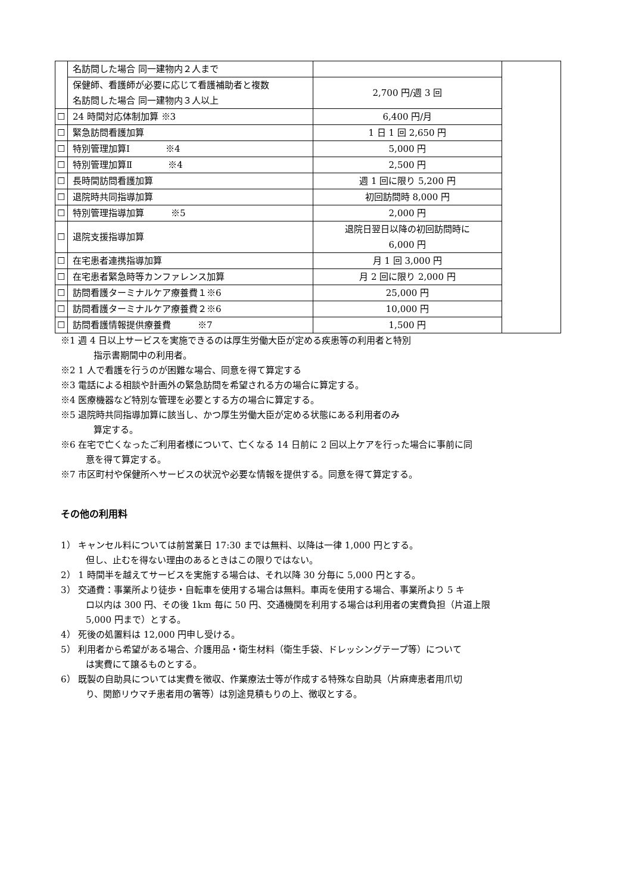| | 名訪問した場合 同一建物内２人まで | | |
| | 保健師、看護師が必要に応じて看護補助者と複数 名訪問した場合 同一建物内３人以上 | 2,700 円/週 3 回 | |
| ☐ | 24 時間対応体制加算 ※3 | 6,400 円/月 | |
| ☐ | 緊急訪問看護加算 | 1 日 1 回 2,650 円 | |
| ☐ | 特別管理加算Ⅰ ※4 | 5,000 円 | |
| ☐ | 特別管理加算Ⅱ ※4 | 2,500 円 | |
| ☐ | 長時間訪問看護加算 | 週 1 回に限り 5,200 円 | |
| ☐ | 退院時共同指導加算 | 初回訪問時 8,000 円 | |
| ☐ | 特別管理指導加算 ※5 | 2,000 円 | |
| ☐ | 退院支援指導加算 | 退院日翌日以降の初回訪問時に 6,000 円 | |
| ☐ | 在宅患者連携指導加算 | 月 1 回 3,000 円 | |
| ☐ | 在宅患者緊急時等カンファレンス加算 | 月 2 回に限り 2,000 円 | |
| ☐ | 訪問看護ターミナルケア療養費１※6 | 25,000 円 | |
| ☐ | 訪問看護ターミナルケア療養費２※6 | 10,000 円 | |
| ☐ | 訪問看護情報提供療養費 ※7 | 1,500 円 | |
※1 週 4 日以上サービスを実施できるのは厚生労働大臣が定める疾患等の利用者と特別
指示書期間中の利用者。
※2 1 人で看護を行うのが困難な場合、同意を得て算定する
※3 電話による相談や計画外の緊急訪問を希望される方の場合に算定する。
※4 医療機器など特別な管理を必要とする方の場合に算定する。
※5 退院時共同指導加算に該当し、かつ厚生労働大臣が定める状態にある利用者のみ
算定する。
※6 在宅で亡くなったご利用者様について、亡くなる 14 日前に 2 回以上ケアを行った場合に事前に同
意を得て算定する。
※7 市区町村や保健所へサービスの状況や必要な情報を提供する。同意を得て算定する。
その他の利用料
1） キャンセル料については前営業日 17:30 までは無料、以降は一律 1,000 円とする。
但し、止むを得ない理由のあるときはこの限りではない。
2） 1 時間半を越えてサービスを実施する場合は、それ以降 30 分毎に 5,000 円とする。
3） 交通費：事業所より徒歩・自転車を使用する場合は無料。車両を使用する場合、事業所より 5 キ
ロ以内は 300 円、その後 1km 毎に 50 円、交通機関を利用する場合は利用者の実費負担（片道上限
5,000 円まで）とする。
4） 死後の処置料は 12,000 円申し受ける。
5） 利用者から希望がある場合、介護用品・衛生材料（衛生手袋、ドレッシングテープ等）について
は実費にて譲るものとする。
6） 既製の自助具については実費を徴収、作業療法士等が作成する特殊な自助具（片麻痺患者用爪切
り、関節リウマチ患者用の箸等）は別途見積もりの上、徴収とする。